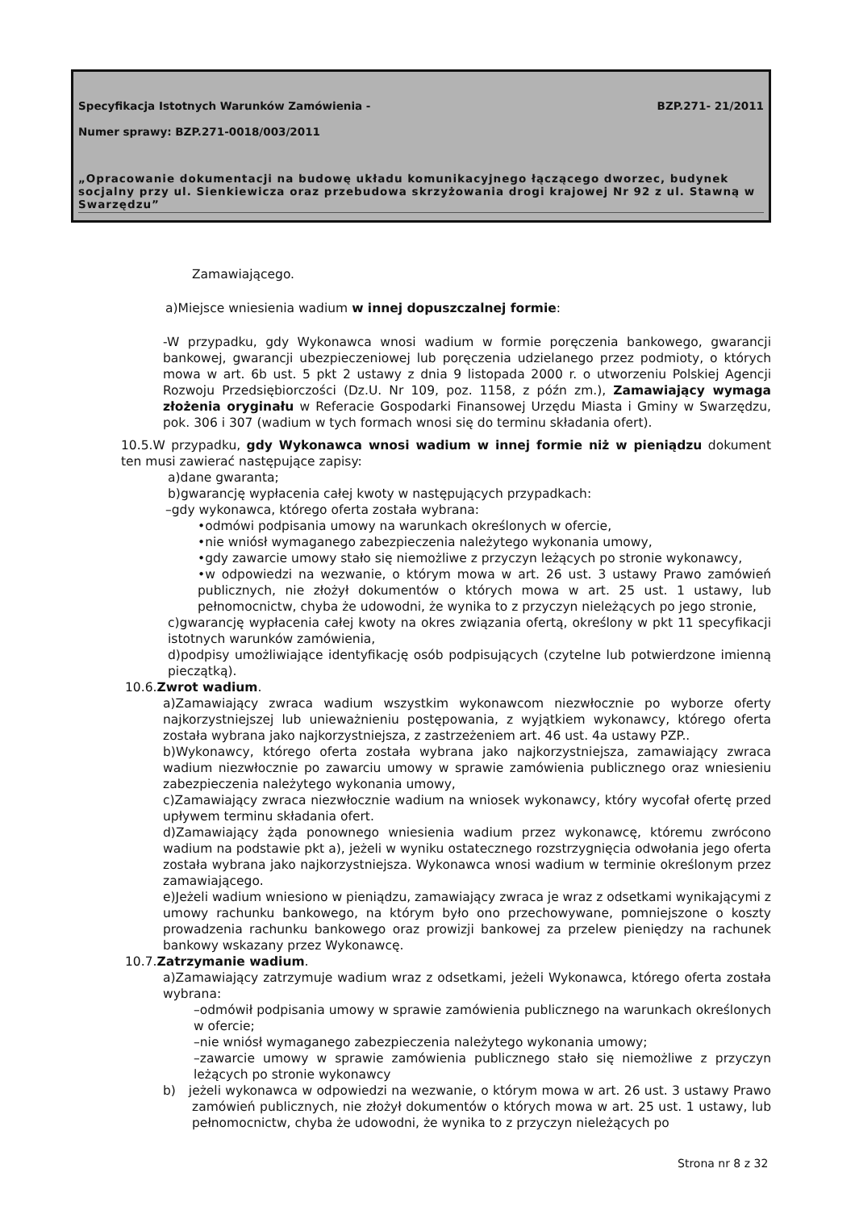Specyfikacja Istotnych Warunków Zamówienia - BZP.271- 21/2011
Numer sprawy: BZP.271-0018/003/2011
„Opracowanie dokumentacji na budowę układu komunikacyjnego łączącego dworzec, budynek socjalny przy ul. Sienkiewicza oraz przebudowa skrzyżowania drogi krajowej Nr 92 z ul. Stawną w Swarzędzu”
Zamawiającego.
a)Miejsce wniesienia wadium w innej dopuszczalnej formie:
-W przypadku, gdy Wykonawca wnosi wadium w formie poręczenia bankowego, gwarancji bankowej, gwarancji ubezpieczeniowej lub poręczenia udzielanego przez podmioty, o których mowa w art. 6b ust. 5 pkt 2 ustawy z dnia 9 listopada 2000 r. o utworzeniu Polskiej Agencji Rozwoju Przedsiębiorczości (Dz.U. Nr 109, poz. 1158, z późn zm.), Zamawiający wymaga złożenia oryginału w Referacie Gospodarki Finansowej Urzędu Miasta i Gminy w Swarzędzu, pok. 306 i 307 (wadium w tych formach wnosi się do terminu składania ofert).
10.5.W przypadku, gdy Wykonawca wnosi wadium w innej formie niż w pieniądzu dokument ten musi zawierać następujące zapisy:
a)dane gwaranta;
b)gwarancję wypłacenia całej kwoty w następujących przypadkach:
–gdy wykonawca, którego oferta została wybrana:
•odmówi podpisania umowy na warunkach określonych w ofercie,
•nie wniósł wymaganego zabezpieczenia należytego wykonania umowy,
•gdy zawarcie umowy stało się niemożliwe z przyczyn leżących po stronie wykonawcy,
•w odpowiedzi na wezwanie, o którym mowa w art. 26 ust. 3 ustawy Prawo zamówień publicznych, nie złożył dokumentów o których mowa w art. 25 ust. 1 ustawy, lub pełnomocnictw, chyba że udowodni, że wynika to z przyczyn nieleżących po jego stronie,
c)gwarancję wypłacenia całej kwoty na okres związania ofertą, określony w pkt 11 specyfikacji istotnych warunków zamówienia,
d)podpisy umożliwiające identyfikację osób podpisujących (czytelne lub potwierdzone imienną pieczątką).
10.6.Zwrot wadium.
a)Zamawiający zwraca wadium wszystkim wykonawcom niezwłocznie po wyborze oferty najkorzystniejszej lub unieważnieniu postępowania, z wyjątkiem wykonawcy, którego oferta została wybrana jako najkorzystniejsza, z zastrzeżeniem art. 46 ust. 4a ustawy PZP..
b)Wykonawcy, którego oferta została wybrana jako najkorzystniejsza, zamawiający zwraca wadium niezwłocznie po zawarciu umowy w sprawie zamówienia publicznego oraz wniesieniu zabezpieczenia należytego wykonania umowy,
c)Zamawiający zwraca niezwłocznie wadium na wniosek wykonawcy, który wycofał ofertę przed upływem terminu składania ofert.
d)Zamawiający żąda ponownego wniesienia wadium przez wykonawcę, któremu zwrócono wadium na podstawie pkt a), jeżeli w wyniku ostatecznego rozstrzygnięcia odwołania jego oferta została wybrana jako najkorzystniejsza. Wykonawca wnosi wadium w terminie określonym przez zamawiającego.
e)Jeżeli wadium wniesiono w pieniądzu, zamawiający zwraca je wraz z odsetkami wynikającymi z umowy rachunku bankowego, na którym było ono przechowywane, pomniejszone o koszty prowadzenia rachunku bankowego oraz prowizji bankowej za przelew pieniędzy na rachunek bankowy wskazany przez Wykonawcę.
10.7.Zatrzymanie wadium.
a)Zamawiający zatrzymuje wadium wraz z odsetkami, jeżeli Wykonawca, którego oferta została wybrana:
–odmówił podpisania umowy w sprawie zamówienia publicznego na warunkach określonych w ofercie;
–nie wniósł wymaganego zabezpieczenia należytego wykonania umowy;
–zawarcie umowy w sprawie zamówienia publicznego stało się niemożliwe z przyczyn leżących po stronie wykonawcy
b) jeżeli wykonawca w odpowiedzi na wezwanie, o którym mowa w art. 26 ust. 3 ustawy Prawo zamówień publicznych, nie złożył dokumentów o których mowa w art. 25 ust. 1 ustawy, lub pełnomocnictw, chyba że udowodni, że wynika to z przyczyn nieleżących po
Strona nr 8 z 32